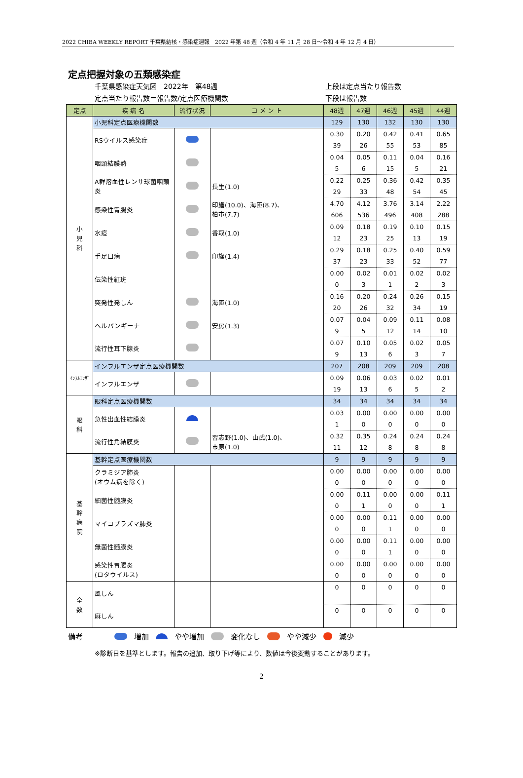2022 CHIBA WEEKLY REPORT 千葉県結核・感染症週報　2022 年第 48 週（令和 4 年 11 月 28 日～令和 4 年 12 月 4 日）
定点把握対象の五類感染症
千葉県感染症天気図　2022年　第48週
定点当たり報告数＝報告数/定点医療機関数
上段は定点当たり報告数
下段は報告数
| 定点 | 疾 病 名 | 流行状況 | コ メ ン ト | 48週 | 47週 | 46週 | 45週 | 44週 |
| --- | --- | --- | --- | --- | --- | --- | --- | --- |
| 小 児 科 | 小児科定点医療機関数 | | | 129 | 130 | 132 | 130 | 130 |
| | RSウイルス感染症 | | | 0.30 | 0.20 | 0.42 | 0.41 | 0.65 |
| | | | | 39 | 26 | 55 | 53 | 85 |
| | 咽頭結膜熱 | | | 0.04 | 0.05 | 0.11 | 0.04 | 0.16 |
| | | | | 5 | 6 | 15 | 5 | 21 |
| | A群溶血性レンサ球菌咽頭炎 | | 長生(1.0) | 0.22 | 0.25 | 0.36 | 0.42 | 0.35 |
| | | | | 29 | 33 | 48 | 54 | 45 |
| | 感染性胃腸炎 | | 印旛(10.0)、海匝(8.7)、 柏市(7.7) | 4.70 | 4.12 | 3.76 | 3.14 | 2.22 |
| | | | | 606 | 536 | 496 | 408 | 288 |
| | 水痘 | | 香取(1.0) | 0.09 | 0.18 | 0.19 | 0.10 | 0.15 |
| | | | | 12 | 23 | 25 | 13 | 19 |
| | 手足口病 | | 印旛(1.4) | 0.29 | 0.18 | 0.25 | 0.40 | 0.59 |
| | | | | 37 | 23 | 33 | 52 | 77 |
| | 伝染性紅斑 | | | 0.00 | 0.02 | 0.01 | 0.02 | 0.02 |
| | | | | 0 | 3 | 1 | 2 | 3 |
| | 突発性発しん | | 海匝(1.0) | 0.16 | 0.20 | 0.24 | 0.26 | 0.15 |
| | | | | 20 | 26 | 32 | 34 | 19 |
| | ヘルパンギーナ | | 安房(1.3) | 0.07 | 0.04 | 0.09 | 0.11 | 0.08 |
| | | | | 9 | 5 | 12 | 14 | 10 |
| | 流行性耳下腺炎 | | | 0.07 | 0.10 | 0.05 | 0.02 | 0.05 |
| | | | | 9 | 13 | 6 | 3 | 7 |
| ｲﾝﾌﾙｴﾝｻﾞ | インフルエンザ定点医療機関数 | | | 207 | 208 | 209 | 209 | 208 |
| | インフルエンザ | | | 0.09 | 0.06 | 0.03 | 0.02 | 0.01 |
| | | | | 19 | 13 | 6 | 5 | 2 |
| 眼 科 | 眼科定点医療機関数 | | | 34 | 34 | 34 | 34 | 34 |
| | 急性出血性結膜炎 | | | 0.03 | 0.00 | 0.00 | 0.00 | 0.00 |
| | | | | 1 | 0 | 0 | 0 | 0 |
| | 流行性角結膜炎 | | 習志野(1.0)、山武(1.0)、 市原(1.0) | 0.32 | 0.35 | 0.24 | 0.24 | 0.24 |
| | | | | 11 | 12 | 8 | 8 | 8 |
| 基 幹 病 院 | 基幹定点医療機関数 | | | 9 | 9 | 9 | 9 | 9 |
| | クラミジア肺炎 (オウム病を除く) | | | 0.00 | 0.00 | 0.00 | 0.00 | 0.00 |
| | | | | 0 | 0 | 0 | 0 | 0 |
| | 細菌性髄膜炎 | | | 0.00 | 0.11 | 0.00 | 0.00 | 0.11 |
| | | | | 0 | 1 | 0 | 0 | 1 |
| | マイコプラズマ肺炎 | | | 0.00 | 0.00 | 0.11 | 0.00 | 0.00 |
| | | | | 0 | 0 | 1 | 0 | 0 |
| | 無菌性髄膜炎 | | | 0.00 | 0.00 | 0.11 | 0.00 | 0.00 |
| | | | | 0 | 0 | 1 | 0 | 0 |
| | 感染性胃腸炎 (ロタウイルス) | | | 0.00 | 0.00 | 0.00 | 0.00 | 0.00 |
| | | | | 0 | 0 | 0 | 0 | 0 |
| 全 数 | 風しん | | | 0 | 0 | 0 | 0 | 0 |
| | 麻しん | | | 0 | 0 | 0 | 0 | 0 |
備考 増加 やや増加 変化なし やや減少 減少
※診断日を基準とします。報告の追加、取り下げ等により、数値は今後変動することがあります。
2